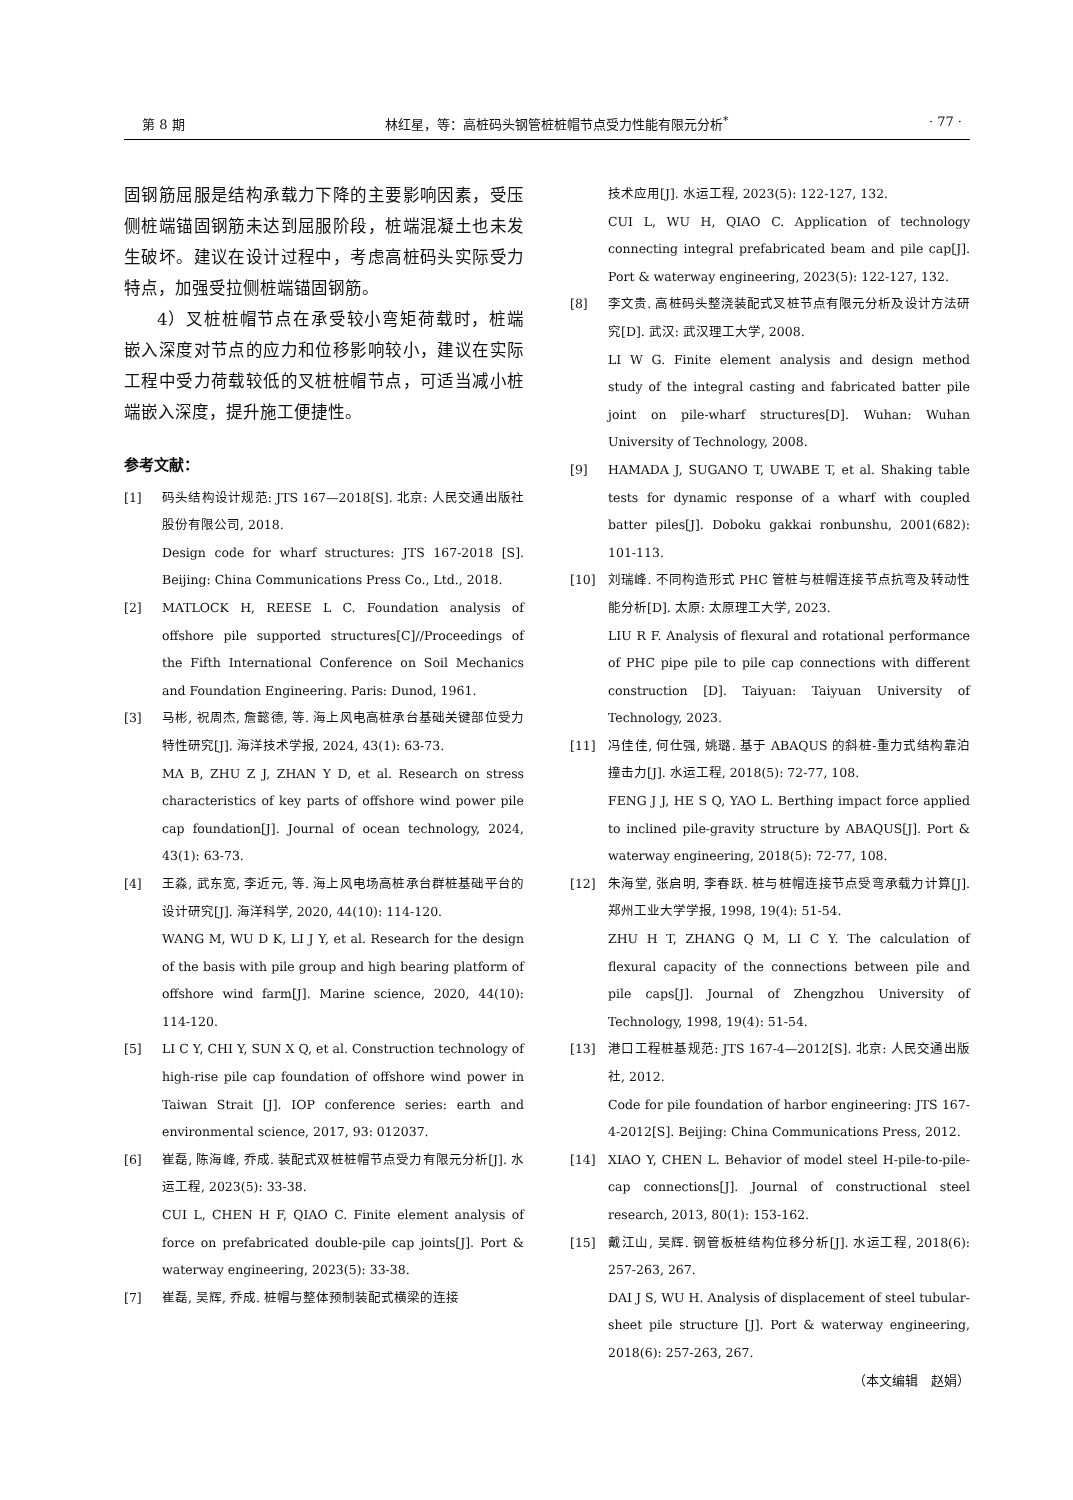第 8 期 林红星，等：高桩码头钢管桩桩帽节点受力性能有限元分析<sup>*</sup> · 77 ·
固钢筋屈服是结构承载力下降的主要影响因素，受压侧桩端锚固钢筋未达到屈服阶段，桩端混凝土也未发生破坏。建议在设计过程中，考虑高桩码头实际受力特点，加强受拉侧桩端锚固钢筋。
4）叉桩桩帽节点在承受较小弯矩荷载时，桩端嵌入深度对节点的应力和位移影响较小，建议在实际工程中受力荷载较低的叉桩桩帽节点，可适当减小桩端嵌入深度，提升施工便捷性。
参考文献：
[1] 码头结构设计规范: JTS 167—2018[S]. 北京: 人民交通出版社股份有限公司, 2018.
Design code for wharf structures: JTS 167-2018 [S]. Beijing: China Communications Press Co., Ltd., 2018.
[2] MATLOCK H, REESE L C. Foundation analysis of offshore pile supported structures[C]//Proceedings of the Fifth International Conference on Soil Mechanics and Foundation Engineering. Paris: Dunod, 1961.
[3] 马彬, 祝周杰, 詹懿德, 等. 海上风电高桩承台基础关键部位受力特性研究[J]. 海洋技术学报, 2024, 43(1): 63-73.
MA B, ZHU Z J, ZHAN Y D, et al. Research on stress characteristics of key parts of offshore wind power pile cap foundation[J]. Journal of ocean technology, 2024, 43(1): 63-73.
[4] 王淼, 武东宽, 李近元, 等. 海上风电场高桩承台群桩基础平台的设计研究[J]. 海洋科学, 2020, 44(10): 114-120.
WANG M, WU D K, LI J Y, et al. Research for the design of the basis with pile group and high bearing platform of offshore wind farm[J]. Marine science, 2020, 44(10): 114-120.
[5] LI C Y, CHI Y, SUN X Q, et al. Construction technology of high-rise pile cap foundation of offshore wind power in Taiwan Strait [J]. IOP conference series: earth and environmental science, 2017, 93: 012037.
[6] 崔磊, 陈海峰, 乔成. 装配式双桩桩帽节点受力有限元分析[J]. 水运工程, 2023(5): 33-38.
CUI L, CHEN H F, QIAO C. Finite element analysis of force on prefabricated double-pile cap joints[J]. Port & waterway engineering, 2023(5): 33-38.
[7] 崔磊, 吴辉, 乔成. 桩帽与整体预制装配式横梁的连接
技术应用[J]. 水运工程, 2023(5): 122-127, 132.
CUI L, WU H, QIAO C. Application of technology connecting integral prefabricated beam and pile cap[J]. Port & waterway engineering, 2023(5): 122-127, 132.
[8] 李文贵. 高桩码头整浇装配式叉桩节点有限元分析及设计方法研究[D]. 武汉: 武汉理工大学, 2008.
LI W G. Finite element analysis and design method study of the integral casting and fabricated batter pile joint on pile-wharf structures[D]. Wuhan: Wuhan University of Technology, 2008.
[9] HAMADA J, SUGANO T, UWABE T, et al. Shaking table tests for dynamic response of a wharf with coupled batter piles[J]. Doboku gakkai ronbunshu, 2001(682): 101-113.
[10] 刘瑞峰. 不同构造形式 PHC 管桩与桩帽连接节点抗弯及转动性能分析[D]. 太原: 太原理工大学, 2023.
LIU R F. Analysis of flexural and rotational performance of PHC pipe pile to pile cap connections with different construction [D]. Taiyuan: Taiyuan University of Technology, 2023.
[11] 冯佳佳, 何仕强, 姚璐. 基于 ABAQUS 的斜桩-重力式结构靠泊撞击力[J]. 水运工程, 2018(5): 72-77, 108.
FENG J J, HE S Q, YAO L. Berthing impact force applied to inclined pile-gravity structure by ABAQUS[J]. Port & waterway engineering, 2018(5): 72-77, 108.
[12] 朱海堂, 张启明, 李春跃. 桩与桩帽连接节点受弯承载力计算[J]. 郑州工业大学学报, 1998, 19(4): 51-54.
ZHU H T, ZHANG Q M, LI C Y. The calculation of flexural capacity of the connections between pile and pile caps[J]. Journal of Zhengzhou University of Technology, 1998, 19(4): 51-54.
[13] 港口工程桩基规范: JTS 167-4—2012[S]. 北京: 人民交通出版社, 2012.
Code for pile foundation of harbor engineering: JTS 167-4-2012[S]. Beijing: China Communications Press, 2012.
[14] XIAO Y, CHEN L. Behavior of model steel H-pile-to-pile-cap connections[J]. Journal of constructional steel research, 2013, 80(1): 153-162.
[15] 戴江山, 吴辉. 钢管板桩结构位移分析[J]. 水运工程, 2018(6): 257-263, 267.
DAI J S, WU H. Analysis of displacement of steel tubular-sheet pile structure [J]. Port & waterway engineering, 2018(6): 257-263, 267.
（本文编辑　赵娟）